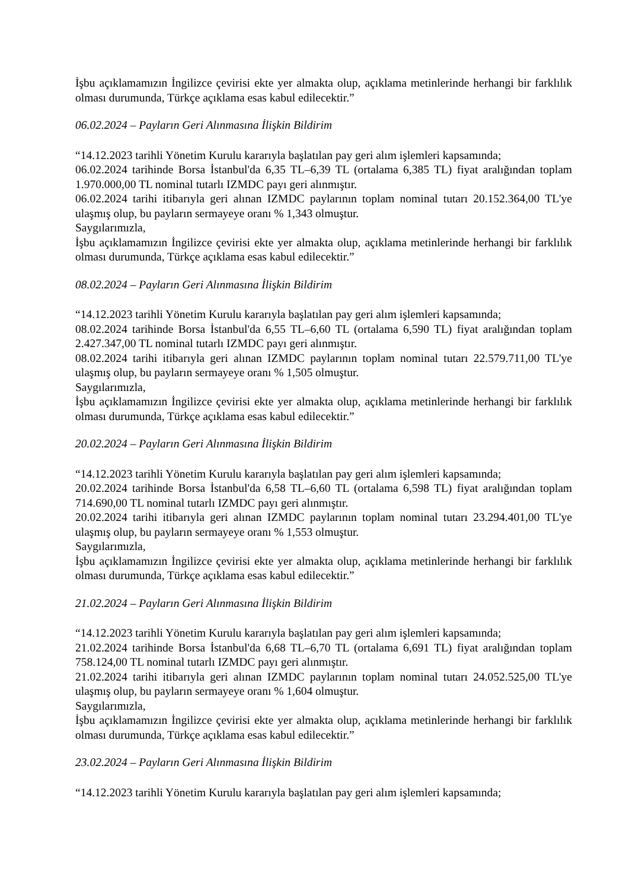İşbu açıklamamızın İngilizce çevirisi ekte yer almakta olup, açıklama metinlerinde herhangi bir farklılık olması durumunda, Türkçe açıklama esas kabul edilecektir.”
06.02.2024 – Payların Geri Alınmasına İlişkin Bildirim
“14.12.2023 tarihli Yönetim Kurulu kararıyla başlatılan pay geri alım işlemleri kapsamında;
06.02.2024 tarihinde Borsa İstanbul'da 6,35 TL–6,39 TL (ortalama 6,385 TL) fiyat aralığından toplam 1.970.000,00 TL nominal tutarlı IZMDC payı geri alınmıştır.
06.02.2024 tarihi itibarıyla geri alınan IZMDC paylarının toplam nominal tutarı 20.152.364,00 TL'ye ulaşmış olup, bu payların sermayeye oranı % 1,343 olmuştur.
Saygılarımızla,
İşbu açıklamamızın İngilizce çevirisi ekte yer almakta olup, açıklama metinlerinde herhangi bir farklılık olması durumunda, Türkçe açıklama esas kabul edilecektir.”
08.02.2024 – Payların Geri Alınmasına İlişkin Bildirim
“14.12.2023 tarihli Yönetim Kurulu kararıyla başlatılan pay geri alım işlemleri kapsamında;
08.02.2024 tarihinde Borsa İstanbul'da 6,55 TL–6,60 TL (ortalama 6,590 TL) fiyat aralığından toplam 2.427.347,00 TL nominal tutarlı IZMDC payı geri alınmıştır.
08.02.2024 tarihi itibarıyla geri alınan IZMDC paylarının toplam nominal tutarı 22.579.711,00 TL'ye ulaşmış olup, bu payların sermayeye oranı % 1,505 olmuştur.
Saygılarımızla,
İşbu açıklamamızın İngilizce çevirisi ekte yer almakta olup, açıklama metinlerinde herhangi bir farklılık olması durumunda, Türkçe açıklama esas kabul edilecektir.”
20.02.2024 – Payların Geri Alınmasına İlişkin Bildirim
“14.12.2023 tarihli Yönetim Kurulu kararıyla başlatılan pay geri alım işlemleri kapsamında;
20.02.2024 tarihinde Borsa İstanbul'da 6,58 TL–6,60 TL (ortalama 6,598 TL) fiyat aralığından toplam 714.690,00 TL nominal tutarlı IZMDC payı geri alınmıştır.
20.02.2024 tarihi itibarıyla geri alınan IZMDC paylarının toplam nominal tutarı 23.294.401,00 TL'ye ulaşmış olup, bu payların sermayeye oranı % 1,553 olmuştur.
Saygılarımızla,
İşbu açıklamamızın İngilizce çevirisi ekte yer almakta olup, açıklama metinlerinde herhangi bir farklılık olması durumunda, Türkçe açıklama esas kabul edilecektir.”
21.02.2024 – Payların Geri Alınmasına İlişkin Bildirim
“14.12.2023 tarihli Yönetim Kurulu kararıyla başlatılan pay geri alım işlemleri kapsamında;
21.02.2024 tarihinde Borsa İstanbul'da 6,68 TL–6,70 TL (ortalama 6,691 TL) fiyat aralığından toplam 758.124,00 TL nominal tutarlı IZMDC payı geri alınmıştır.
21.02.2024 tarihi itibarıyla geri alınan IZMDC paylarının toplam nominal tutarı 24.052.525,00 TL'ye ulaşmış olup, bu payların sermayeye oranı % 1,604 olmuştur.
Saygılarımızla,
İşbu açıklamamızın İngilizce çevirisi ekte yer almakta olup, açıklama metinlerinde herhangi bir farklılık olması durumunda, Türkçe açıklama esas kabul edilecektir.”
23.02.2024 – Payların Geri Alınmasına İlişkin Bildirim
“14.12.2023 tarihli Yönetim Kurulu kararıyla başlatılan pay geri alım işlemleri kapsamında;